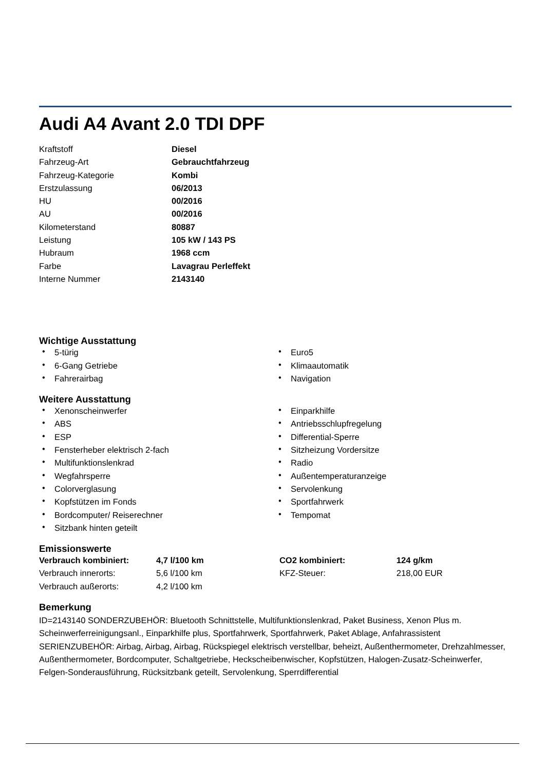Audi A4 Avant 2.0 TDI DPF
| Kraftstoff | Diesel |
| Fahrzeug-Art | Gebrauchtfahrzeug |
| Fahrzeug-Kategorie | Kombi |
| Erstzulassung | 06/2013 |
| HU | 00/2016 |
| AU | 00/2016 |
| Kilometerstand | 80887 |
| Leistung | 105 kW / 143 PS |
| Hubraum | 1968 ccm |
| Farbe | Lavagrau Perleffekt |
| Interne Nummer | 2143140 |
Wichtige Ausstattung
• 5-türig
• 6-Gang Getriebe
• Fahrerairbag
• Euro5
• Klimaautomatik
• Navigation
Weitere Ausstattung
• Xenonscheinwerfer
• ABS
• ESP
• Fensterheber elektrisch 2-fach
• Multifunktionslenkrad
• Wegfahrsperre
• Colorverglasung
• Kopfstützen im Fonds
• Bordcomputer/ Reiserechner
• Sitzbank hinten geteilt
• Einparkhilfe
• Antriebsschlupfregelung
• Differential-Sperre
• Sitzheizung Vordersitze
• Radio
• Außentemperaturanzeige
• Servolenkung
• Sportfahrwerk
• Tempomat
Emissionswerte
| Verbrauch kombiniert: | 4,7 l/100 km | CO2 kombiniert: | 124 g/km |
| Verbrauch innerorts: | 5,6 l/100 km | KFZ-Steuer: | 218,00 EUR |
| Verbrauch außerorts: | 4,2 l/100 km | | |
Bemerkung
ID=2143140 SONDERZUBEHÖR: Bluetooth Schnittstelle, Multifunktionslenkrad, Paket Business, Xenon Plus m. Scheinwerferreinigungsanl., Einparkhilfe plus, Sportfahrwerk, Sportfahrwerk, Paket Ablage, Anfahrassistent SERIENZUBEHÖR: Airbag, Airbag, Airbag, Rückspiegel elektrisch verstellbar, beheizt, Außenthermometer, Drehzahlmesser, Außenthermometer, Bordcomputer, Schaltgetriebe, Heckscheibenwischer, Kopfstützen, Halogen-Zusatz-Scheinwerfer, Felgen-Sonderausführung, Rücksitzbank geteilt, Servolenkung, Sperrdifferential